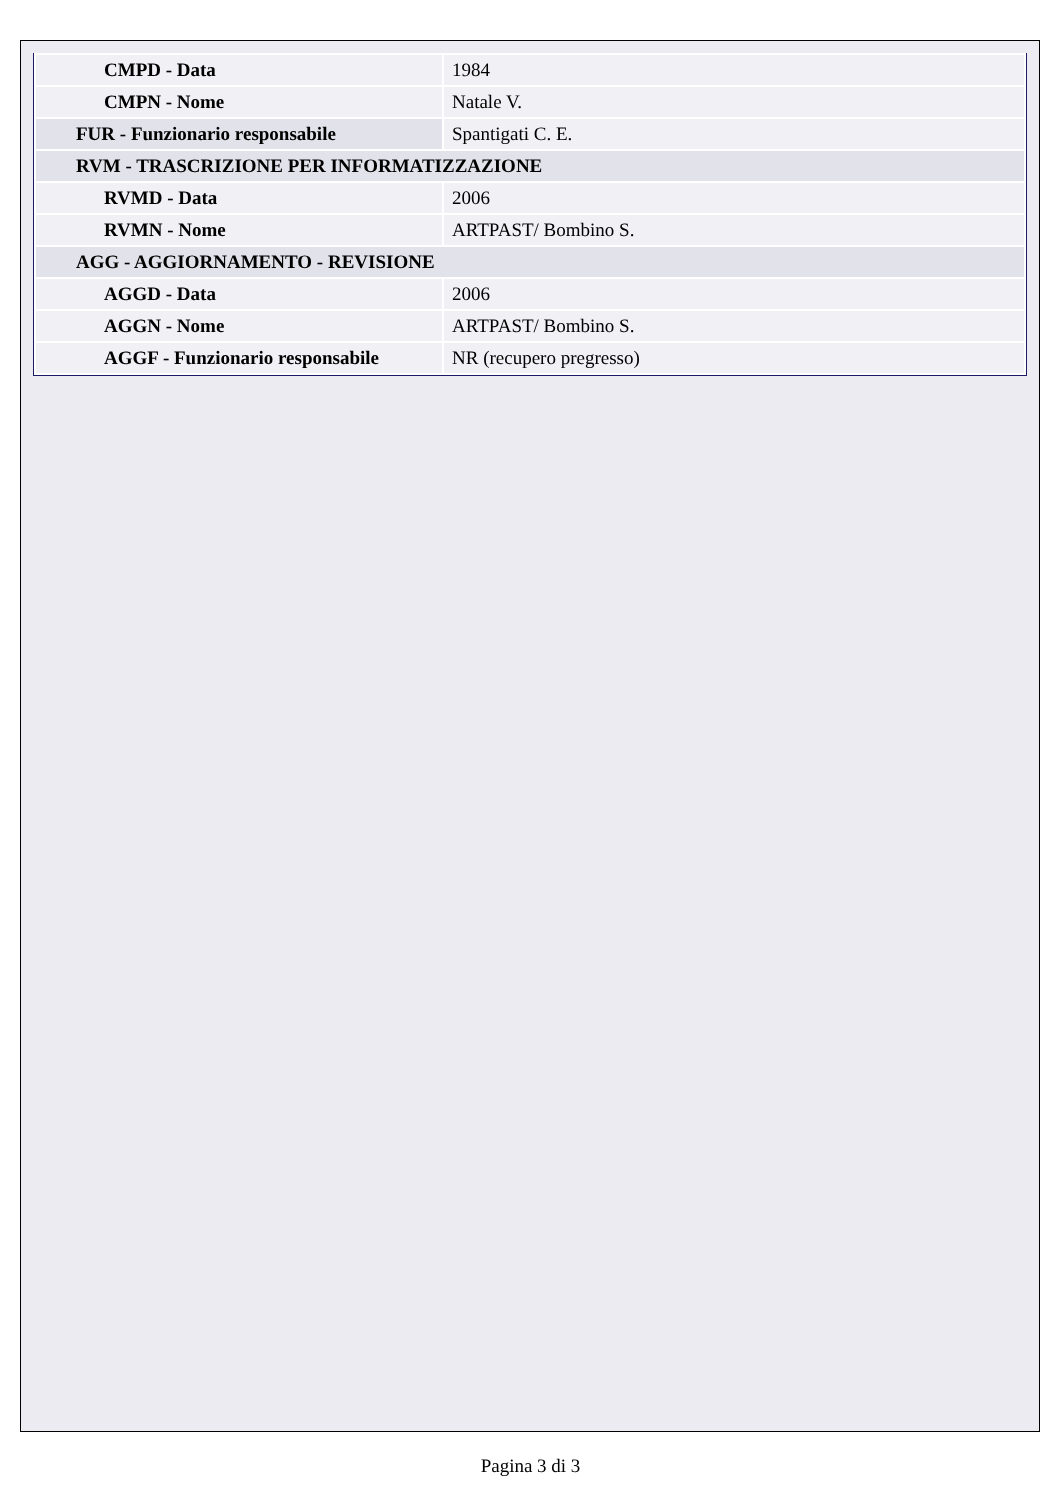| CMPD - Data | 1984 |
| CMPN - Nome | Natale V. |
| FUR - Funzionario responsabile | Spantigati C. E. |
| RVM - TRASCRIZIONE PER INFORMATIZZAZIONE | |
| RVMD - Data | 2006 |
| RVMN - Nome | ARTPAST/ Bombino S. |
| AGG - AGGIORNAMENTO - REVISIONE | |
| AGGD - Data | 2006 |
| AGGN - Nome | ARTPAST/ Bombino S. |
| AGGF - Funzionario responsabile | NR (recupero pregresso) |
Pagina 3 di 3